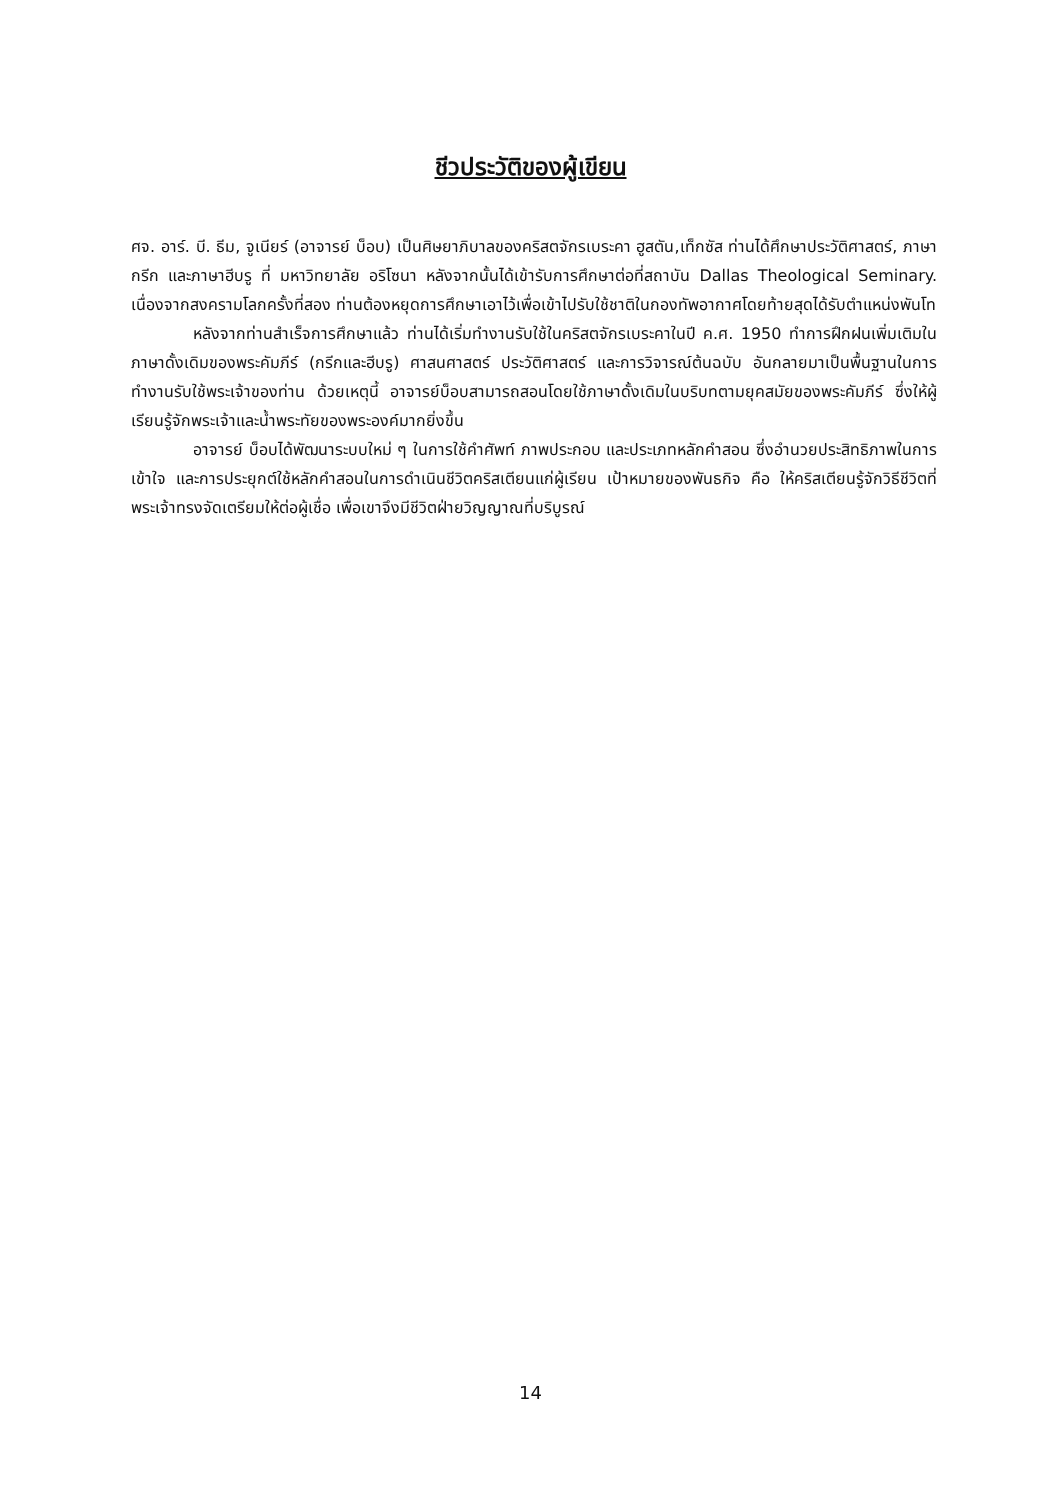ชีวประวัติของผู้เขียน
ศจ. อาร์. บี. ธีม, จูเนียร์ (อาจารย์ บ็อบ) เป็นศิษยาภิบาลของคริสตจักรเบระคา ฮูสตัน,เท็กซัส ท่านได้ศึกษาประวัติศาสตร์, ภาษากรีก และภาษาฮีบรู ที่ มหาวิทยาลัย อริโซนา หลังจากนั้นได้เข้ารับการศึกษาต่อที่สถาบัน Dallas Theological Seminary. เนื่องจากสงครามโลกครั้งที่สอง ท่านต้องหยุดการศึกษาเอาไว้เพื่อเข้าไปรับใช้ชาติในกองทัพอากาศโดยท้ายสุดได้รับตำแหน่งพันโท
หลังจากท่านสำเร็จการศึกษาแล้ว ท่านได้เริ่มทำงานรับใช้ในคริสตจักรเบระคาในปี ค.ศ. 1950 ทำการฝึกฝนเพิ่มเติมในภาษาดั้งเดิมของพระคัมภีร์ (กรีกและฮีบรู) ศาสนศาสตร์ ประวัติศาสตร์ และการวิจารณ์ต้นฉบับ อันกลายมาเป็นพื้นฐานในการทำงานรับใช้พระเจ้าของท่าน ด้วยเหตุนี้ อาจารย์บ็อบสามารถสอนโดยใช้ภาษาดั้งเดิมในบริบทตามยุคสมัยของพระคัมภีร์ ซึ่งให้ผู้เรียนรู้จักพระเจ้าและน้ำพระทัยของพระองค์มากยิ่งขึ้น
อาจารย์ บ็อบได้พัฒนาระบบใหม่ ๆ ในการใช้คำศัพท์ ภาพประกอบ และประเภทหลักคำสอน ซึ่งอำนวยประสิทธิภาพในการเข้าใจ และการประยุกต์ใช้หลักคำสอนในการดำเนินชีวิตคริสเตียนแก่ผู้เรียน เป้าหมายของพันธกิจ คือ ให้คริสเตียนรู้จักวิธีชีวิตที่พระเจ้าทรงจัดเตรียมให้ต่อผู้เชื่อ เพื่อเขาจึงมีชีวิตฝ่ายวิญญาณที่บริบูรณ์
14